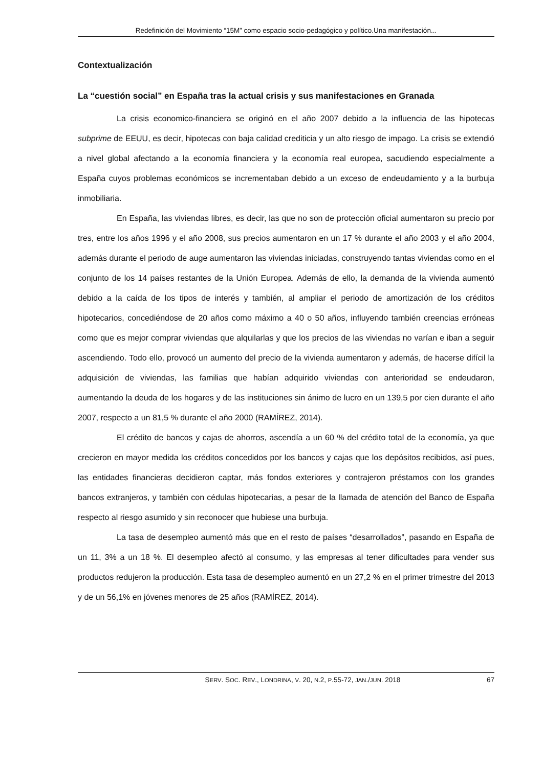Redefinición del Movimiento “15M” como espacio socio-pedagógico y político.Una manifestación...
Contextualización
La “cuestión social” en España tras la actual crisis y sus manifestaciones en Granada
La crisis economico-financiera se originó en el año 2007 debido a la influencia de las hipotecas subprime de EEUU, es decir, hipotecas con baja calidad crediticia y un alto riesgo de impago. La crisis se extendió a nivel global afectando a la economía financiera y la economía real europea, sacudiendo especialmente a España cuyos problemas económicos se incrementaban debido a un exceso de endeudamiento y a la burbuja inmobiliaria.
En España, las viviendas libres, es decir, las que no son de protección oficial aumentaron su precio por tres, entre los años 1996 y el año 2008, sus precios aumentaron en un 17 % durante el año 2003 y el año 2004, además durante el periodo de auge aumentaron las viviendas iniciadas, construyendo tantas viviendas como en el conjunto de los 14 países restantes de la Unión Europea. Además de ello, la demanda de la vivienda aumentó debido a la caída de los tipos de interés y también, al ampliar el periodo de amortización de los créditos hipotecarios, concediéndose de 20 años como máximo a 40 o 50 años, influyendo también creencias erróneas como que es mejor comprar viviendas que alquilarlas y que los precios de las viviendas no varían e iban a seguir ascendiendo. Todo ello, provocó un aumento del precio de la vivienda aumentaron y además, de hacerse difícil la adquisición de viviendas, las familias que habían adquirido viviendas con anterioridad se endeudaron, aumentando la deuda de los hogares y de las instituciones sin ánimo de lucro en un 139,5 por cien durante el año 2007, respecto a un 81,5 % durante el año 2000 (RAMÍREZ, 2014).
El crédito de bancos y cajas de ahorros, ascendía a un 60 % del crédito total de la economía, ya que crecieron en mayor medida los créditos concedidos por los bancos y cajas que los depósitos recibidos, así pues, las entidades financieras decidieron captar, más fondos exteriores y contrajeron préstamos con los grandes bancos extranjeros, y también con cédulas hipotecarias, a pesar de la llamada de atención del Banco de España respecto al riesgo asumido y sin reconocer que hubiese una burbuja.
La tasa de desempleo aumentó más que en el resto de países “desarrollados”, pasando en España de un 11, 3% a un 18 %. El desempleo afectó al consumo, y las empresas al tener dificultades para vender sus productos redujeron la producción. Esta tasa de desempleo aumentó en un 27,2 % en el primer trimestre del 2013 y de un 56,1% en jóvenes menores de 25 años (RAMÍREZ, 2014).
SERV. SOC. REV., LONDRINA, V. 20, N.2, P.55-72, JAN./JUN. 2018 67